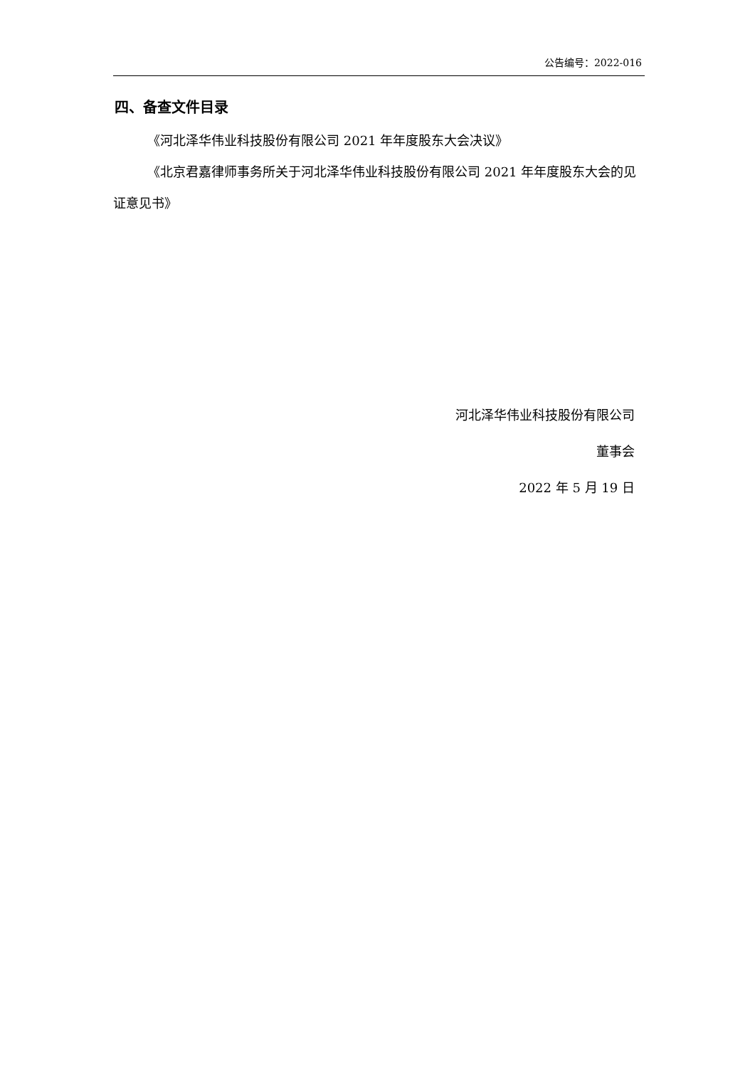公告编号：2022-016
四、备查文件目录
《河北泽华伟业科技股份有限公司 2021 年年度股东大会决议》
《北京君嘉律师事务所关于河北泽华伟业科技股份有限公司 2021 年年度股东大会的见证意见书》
河北泽华伟业科技股份有限公司
董事会
2022 年 5 月 19 日